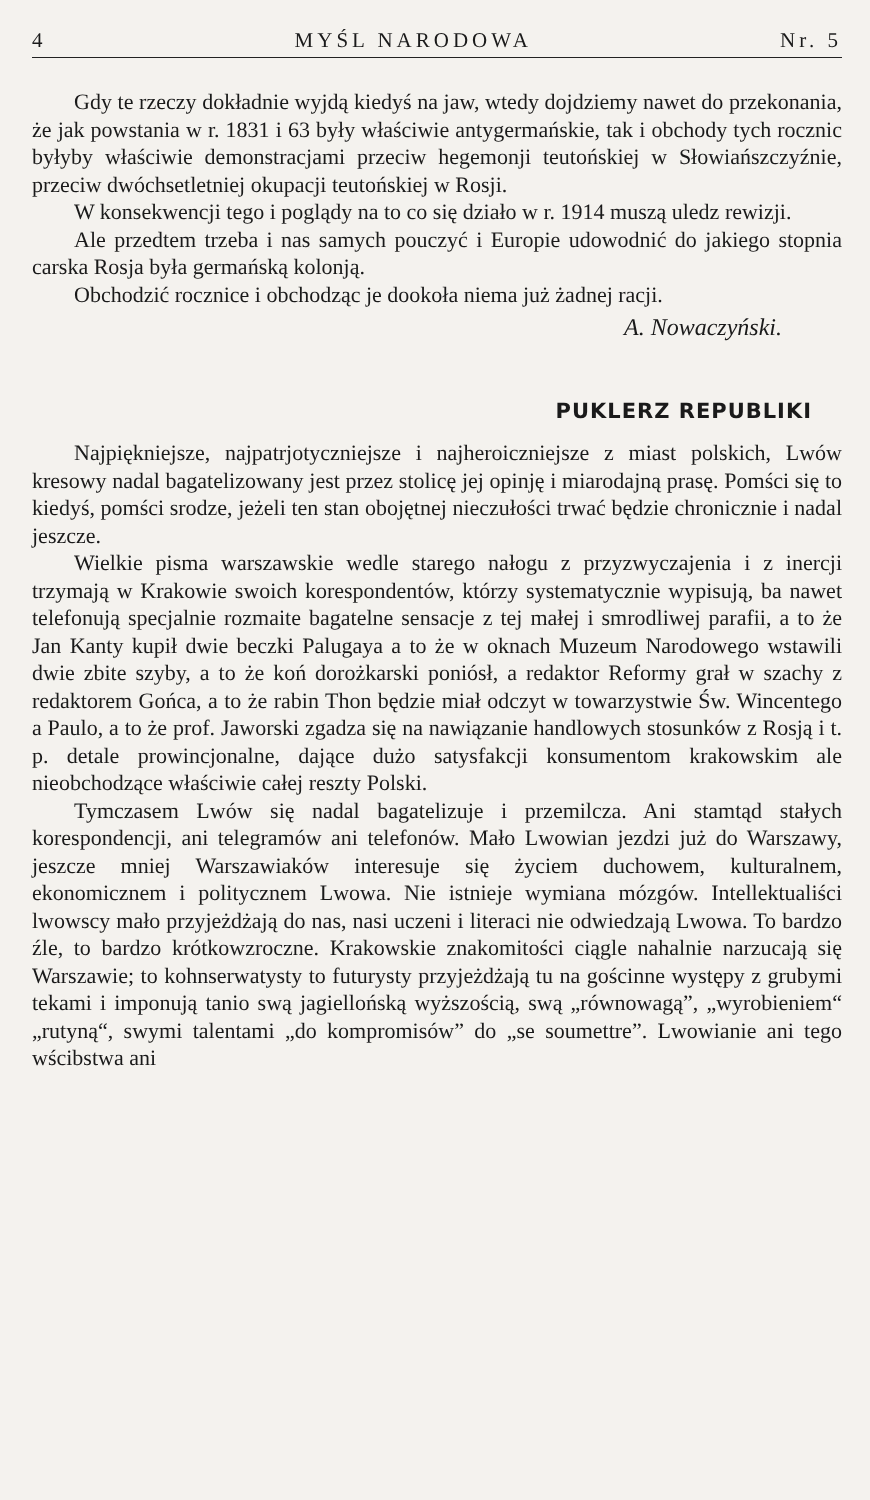4 MYŚL NARODOWA Nr. 5
Gdy te rzeczy dokładnie wyjdą kiedyś na jaw, wtedy dojdziemy nawet do przekonania, że jak powstania w r. 1831 i 63 były właściwie antygermańskie, tak i obchody tych rocznic byłyby właściwie demonstracjami przeciw hegemonji teutońskiej w Słowiańszczyźnie, przeciw dwóchsetletniej okupacji teutońskiej w Rosji.
W konsekwencji tego i poglądy na to co się działo w r. 1914 muszą uledz rewizji.
Ale przedtem trzeba i nas samych pouczyć i Europie udowodnić do jakiego stopnia carska Rosja była germańską kolonją.
Obchodzić rocznice i obchodząc je dookoła niema już żadnej racji.
A. Nowaczyński.
PUKLERZ REPUBLIKI
Najpiękniejsze, najpatrjotyczniejsze i najheroiczniejsze z miast polskich, Lwów kresowy nadal bagatelizowany jest przez stolicę jej opinję i miarodajną prasę. Pomści się to kiedyś, pomści srodze, jeżeli ten stan obojętnej nieczułości trwać będzie chronicznie i nadal jeszcze.
Wielkie pisma warszawskie wedle starego nałogu z przyzwyczajenia i z inercji trzymają w Krakowie swoich korespondentów, którzy systematycznie wypisują, ba nawet telefonują specjalnie rozmaite bagatelne sensacje z tej małej i smrodliwej parafii, a to że Jan Kanty kupił dwie beczki Palugaya a to że w oknach Muzeum Narodowego wstawili dwie zbite szyby, a to że koń dorożkarski poniósł, a redaktor Reformy grał w szachy z redaktorem Gońca, a to że rabin Thon będzie miał odczyt w towarzystwie Św. Wincentego a Paulo, a to że prof. Jaworski zgadza się na nawiązanie handlowych stosunków z Rosją i t. p. detale prowincjonalne, dające dużo satysfakcji konsumentom krakowskim ale nieobchodzące właściwie całej reszty Polski.
Tymczasem Lwów się nadal bagatelizuje i przemilcza. Ani stamtąd stałych korespondencji, ani telegramów ani telefonów. Mało Lwowian jezdzi już do Warszawy, jeszcze mniej Warszawiaków interesuje się życiem duchowem, kulturalnem, ekonomicznem i politycznem Lwowa. Nie istnieje wymiana mózgów. Intellektualiści lwowscy mało przyjeżdżają do nas, nasi uczeni i literaci nie odwiedzają Lwowa. To bardzo źle, to bardzo krótkowzroczne. Krakowskie znakomitości ciągle nahalnie narzucają się Warszawie; to kohnserwatysty to futurysty przyjeżdżają tu na gościnne występy z grubymi tekami i imponują tanio swą jagiellońską wyższością, swą „równowagą”, „wyrobieniem“ „rutyną“, swymi talentami „do kompromisów” do „se soumettre”. Lwowianie ani tego wścibstwa ani